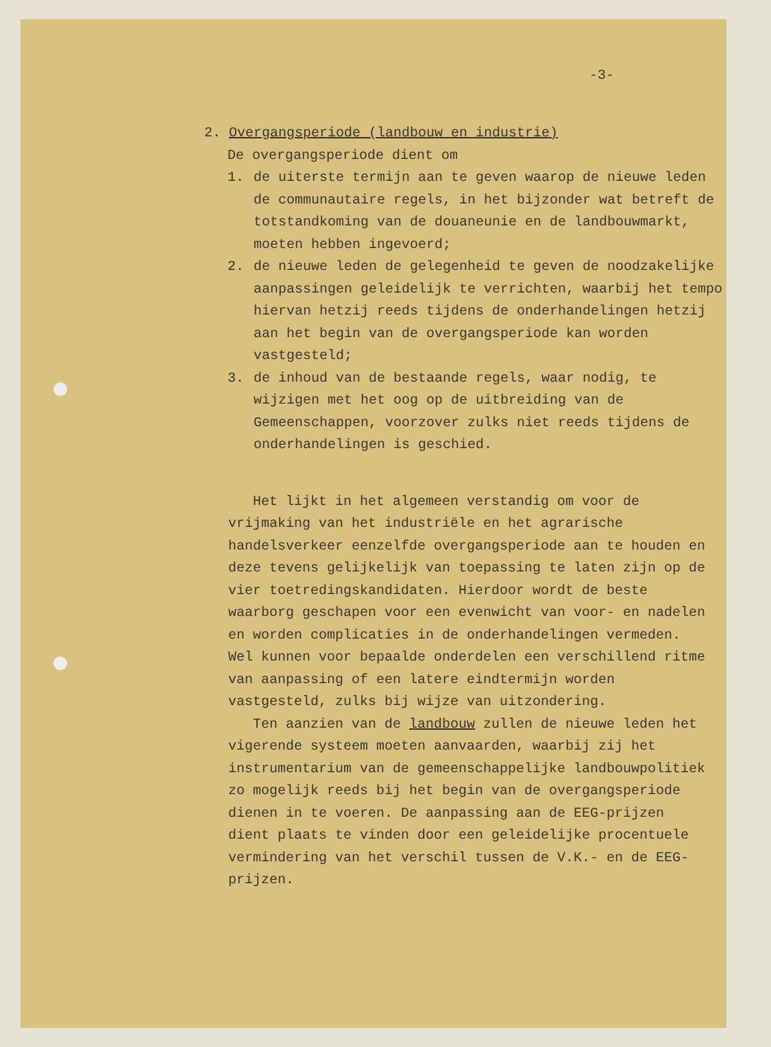-3-
2. Overgangsperiode (landbouw en industrie)
De overgangsperiode dient om
1. de uiterste termijn aan te geven waarop de nieuwe leden de communautaire regels, in het bijzonder wat betreft de totstandkoming van de douaneunie en de landbouwmarkt, moeten hebben ingevoerd;
2. de nieuwe leden de gelegenheid te geven de noodzakelijke aanpassingen geleidelijk te verrichten, waarbij het tempo hiervan hetzij reeds tijdens de onderhandelingen hetzij aan het begin van de overgangsperiode kan worden vastgesteld;
3. de inhoud van de bestaande regels, waar nodig, te wijzigen met het oog op de uitbreiding van de Gemeenschappen, voorzover zulks niet reeds tijdens de onderhandelingen is geschied.
Het lijkt in het algemeen verstandig om voor de vrijmaking van het industriële en het agrarische handelsverkeer eenzelfde overgangsperiode aan te houden en deze tevens gelijkelijk van toepassing te laten zijn op de vier toetredingskandidaten. Hierdoor wordt de beste waarborg geschapen voor een evenwicht van voor- en nadelen en worden complicaties in de onderhandelingen vermeden. Wel kunnen voor bepaalde onderdelen een verschillend ritme van aanpassing of een latere eindtermijn worden vastgesteld, zulks bij wijze van uitzondering.
Ten aanzien van de landbouw zullen de nieuwe leden het vigerende systeem moeten aanvaarden, waarbij zij het instrumentarium van de gemeenschappelijke landbouwpolitiek zo mogelijk reeds bij het begin van de overgangsperiode dienen in te voeren. De aanpassing aan de EEG-prijzen dient plaats te vinden door een geleidelijke procentuele vermindering van het verschil tussen de V.K.- en de EEG-prijzen.